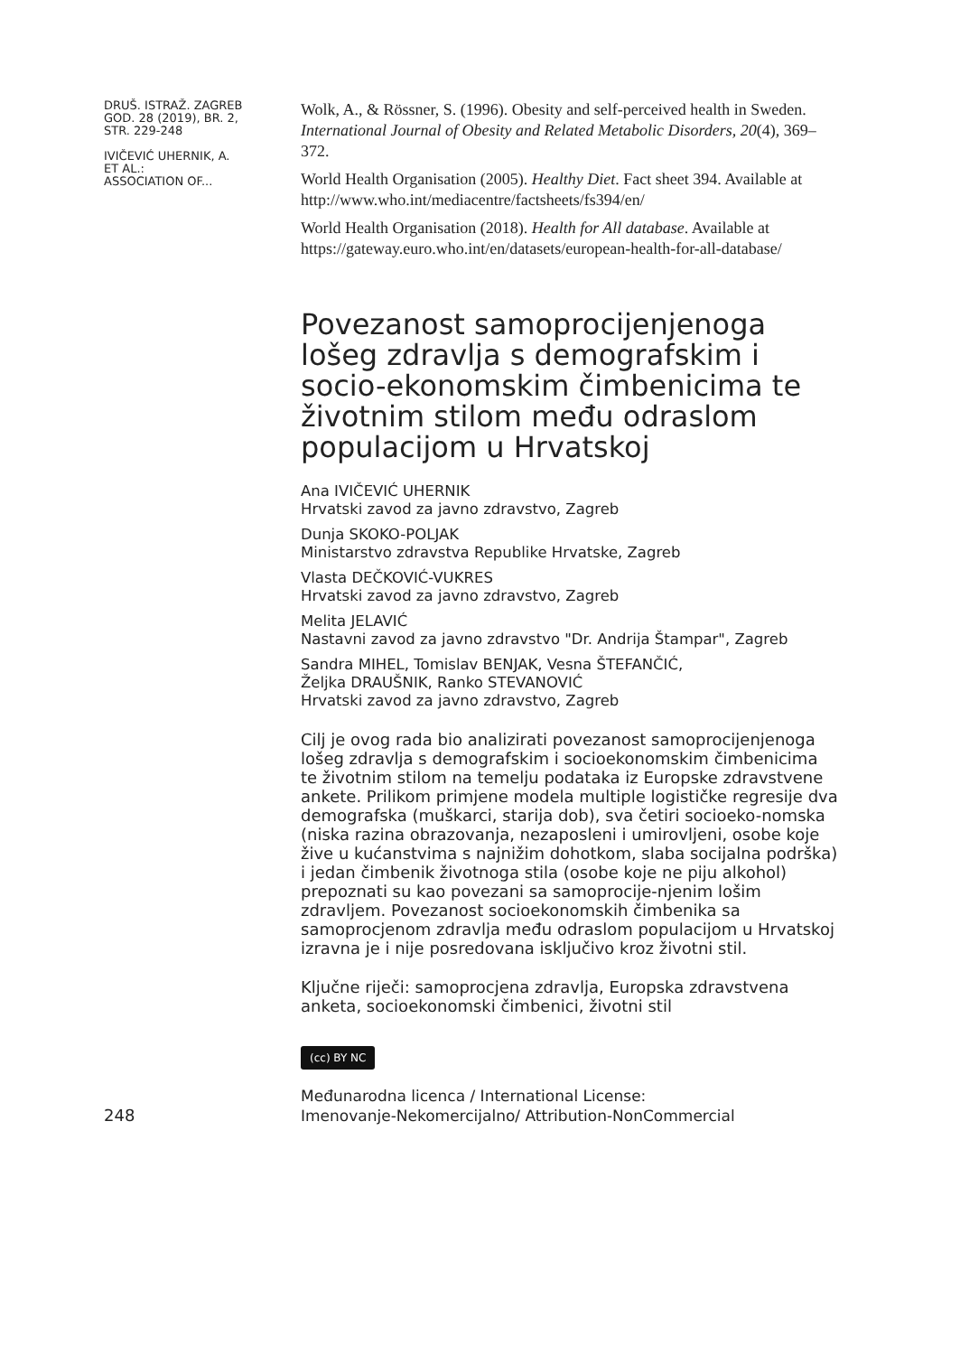DRUŠ. ISTRAŽ. ZAGREB
GOD. 28 (2019), BR. 2,
STR. 229-248
IVIČEVIĆ UHERNIK, A.
ET AL.:
ASSOCIATION OF...
Wolk, A., & Rössner, S. (1996). Obesity and self-perceived health in Sweden. International Journal of Obesity and Related Metabolic Disorders, 20(4), 369–372.
World Health Organisation (2005). Healthy Diet. Fact sheet 394. Available at http://www.who.int/mediacentre/factsheets/fs394/en/
World Health Organisation (2018). Health for All database. Available at https://gateway.euro.who.int/en/datasets/european-health-for-all-database/
Povezanost samoprocijenjenoga lošeg zdravlja s demografskim i socio-ekonomskim čimbenicima te životnim stilom među odraslom populacijom u Hrvatskoj
Ana IVIČEVIĆ UHERNIK
Hrvatski zavod za javno zdravstvo, Zagreb
Dunja SKOKO-POLJAK
Ministarstvo zdravstva Republike Hrvatske, Zagreb
Vlasta DEČKOVIĆ-VUKRES
Hrvatski zavod za javno zdravstvo, Zagreb
Melita JELAVIĆ
Nastavni zavod za javno zdravstvo "Dr. Andrija Štampar", Zagreb
Sandra MIHEL, Tomislav BENJAK, Vesna ŠTEFANČIĆ,
Željka DRAUŠNIK, Ranko STEVANOVIĆ
Hrvatski zavod za javno zdravstvo, Zagreb
Cilj je ovog rada bio analizirati povezanost samoprocijenjenoga lošeg zdravlja s demografskim i socioekonomskim čimbenicima te životnim stilom na temelju podataka iz Europske zdravstvene ankete. Prilikom primjene modela multiple logističke regresije dva demografska (muškarci, starija dob), sva četiri socioeko-nomska (niska razina obrazovanja, nezaposleni i umirovljeni, osobe koje žive u kućanstvima s najnižim dohotkom, slaba socijalna podrška) i jedan čimbenik životnoga stila (osobe koje ne piju alkohol) prepoznati su kao povezani sa samoprocije-njenim lošim zdravljem. Povezanost socioekonomskih čimbenika sa samoprocjenom zdravlja među odraslom populacijom u Hrvatskoj izravna je i nije posredovana isključivo kroz životni stil.
Ključne riječi: samoprocjena zdravlja, Europska zdravstvena anketa, socioekonomski čimbenici, životni stil
(cc) BY NC
Međunarodna licenca / International License:
Imenovanje-Nekomercijalno/ Attribution-NonCommercial
248